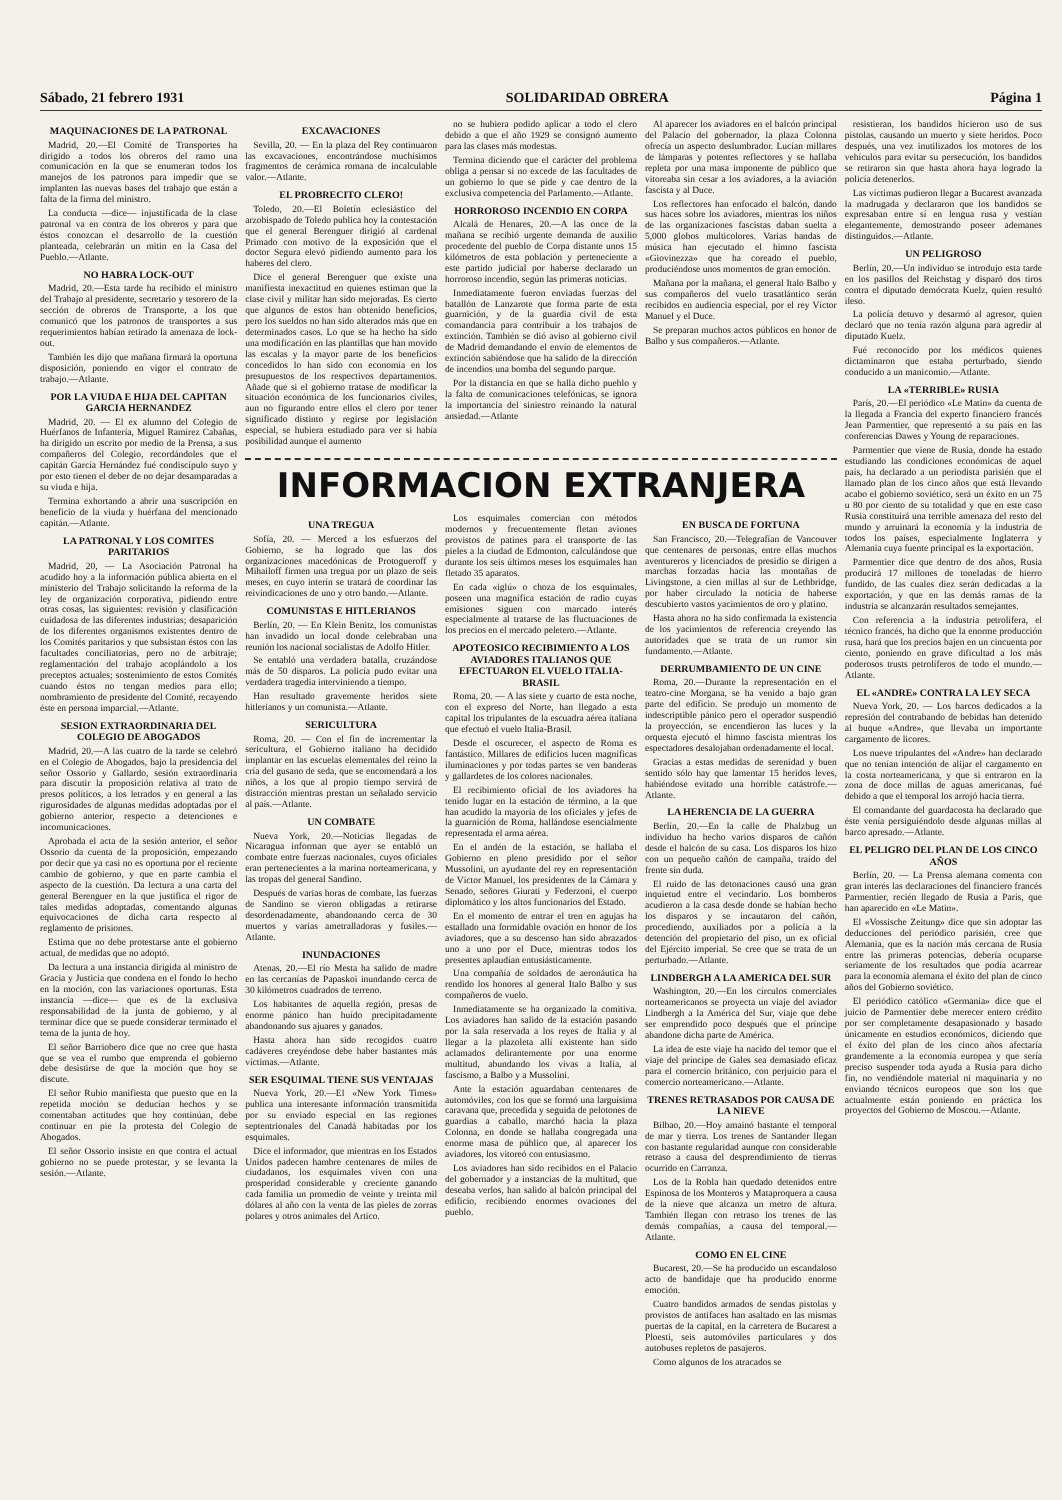Sábado, 21 febrero 1931 SOLIDARIDAD OBRERA Página 1
MAQUINACIONES DE LA PATRONAL
Madrid, 20.—El Comité de Transportes ha dirigido a todos los obreros del ramo una comunicación en la que se enumeran todos los manejos de los patronos para impedir que se implanten las nuevas bases del trabajo que están a falta de la firma del ministro.
La conducta —dice— injustificada de la clase patronal va en contra de los obreros y para que éstos conozcan el desarrollo de la cuestión planteada, celebrarán un mitin en la Casa del Pueblo.—Atlante.
NO HABRA LOCK-OUT
Madrid, 20.—Esta tarde ha recibido el ministro del Trabajo al presidente, secretario y tesorero de la sección de obreros de Transporte, a los que comunicó que los patronos de transportes a sus requerimientos habían retirado la amenaza de lock-out.
También les dijo que mañana firmará la oportuna disposición, poniendo en vigor el contrato de trabajo.—Atlante.
POR LA VIUDA E HIJA DEL CAPITAN GARCIA HERNANDEZ
Madrid, 20. — El ex alumno del Colegio de Huérfanos de Infantería, Miguel Ramírez Cabañas, ha dirigido un escrito por medio de la Prensa, a sus compañeros del Colegio, recordándoles que el capitán García Hernández fué condiscípulo suyo y por esto tienen el deber de no dejar desamparadas a su viuda e hija.
Termina exhortando a abrir una suscripción en beneficio de la viuda y huérfana del mencionado capitán.—Atlante.
LA PATRONAL Y LOS COMITES PARITARIOS
Madrid, 20, — La Asociación Patronal ha acudido hoy a la información pública abierta en el ministerio del Trabajo solicitando la reforma de la ley de organización corporativa, pidiendo entre otras cosas, las siguientes: revisión y clasificación cuidadosa de las diferentes industrias; desaparición de los diferentes organismos existentes dentro de los Comités paritarios y que subsistan éstos con las facultades conciliatorias, pero no de arbitraje; reglamentación del trabajo acoplándolo a los preceptos actuales; sostenimiento de estos Comités cuando éstos no tengan medios para ello; nombramiento de presidente del Comité, recayendo éste en persona imparcial.—Atlante.
SESION EXTRAORDINARIA DEL COLEGIO DE ABOGADOS
Madrid, 20.—A las cuatro de la tarde se celebró en el Colegio de Abogados, bajo la presidencia del señor Ossorio y Gallardo, sesión extraordinaria para discutir la proposición relativa al trato de presos políticos, a los letrados y en general a las rigurosidades de algunas medidas adoptadas por el gobierno anterior, respecto a detenciones e incomunicaciones.
Aprobada el acta de la sesión anterior, el señor Ossorio da cuenta de la proposición, empezando por decir que ya casi no es oportuna por el reciente cambio de gobierno, y que en parte cambia el aspecto de la cuestión. Da lectura a una carta del general Berenguer en la que justifica el rigor de tales medidas adoptadas, comentando algunas equivocaciones de dicha carta respecto al reglamento de prisiones.
Estima que no debe protestarse ante el gobierno actual, de medidas que no adoptó.
Da lectura a una instancia dirigida al ministro de Gracia y Justicia que condena en el fondo lo hecho en la moción, con las variaciones oportunas. Esta instancia —dice— que es de la exclusiva responsabilidad de la junta de gobierno, y al terminar dice que se puede considerar terminado el tema de la junta de hoy.
El señor Barriobero dice que no cree que hasta que se vea el rumbo que emprenda el gobierno debe desistirse de que la moción que hoy se discute.
El señor Rubio manifiesta que puesto que en la repetida moción se deducían hechos y se comentaban actitudes que hoy continúan, debe continuar en pie la protesta del Colegio de Abogados.
El señor Ossorio insiste en que contra el actual gobierno no se puede protestar, y se levanta la sesión.—Atlante.
EXCAVACIONES
Sevilla, 20. — En la plaza del Rey continuaron las excavaciones, encontrándose muchísimos fragmentos de cerámica romana de incalculable valor.—Atlante.
EL PROBRECITO CLERO!
Toledo, 20.—El Boletín eclesiástico del arzobispado de Toledo publica hoy la contestación que el general Berenguer dirigió al cardenal Primado con motivo de la exposición que el doctor Segura elevó pidiendo aumento para los haberes del clero.
Dice el general Berenguer que existe una manifiesta inexactitud en quienes estiman que la clase civil y militar han sido mejoradas. Es cierto que algunos de estos han obtenido beneficios, pero los sueldos no han sido alterados más que en determinados casos. Lo que se ha hecho ha sido una modificación en las plantillas que han movido las escalas y la mayor parte de los beneficios concedidos lo han sido con economía en los presupuestos de los respectivos departamentos. Añade que si el gobierno tratase de modificar la situación económica de los funcionarios civiles, aun no figurando entre ellos el clero por tener significado distinto y regirse por legislación especial, se hubiera estudiado para ver si había posibilidad aunque el aumento
no se hubiera podido aplicar a todo el clero debido a que el año 1929 se consignó aumento para las clases más modestas.
Termina diciendo que el carácter del problema obliga a pensar si no excede de las facultades de un gobierno lo que se pide y cae dentro de la exclusiva competencia del Parlamento.—Atlante.
HORROROSO INCENDIO EN CORPA
Alcalá de Henares, 20.—A las once de la mañana se recibió urgente demanda de auxilio procedente del pueblo de Corpa distante unos 15 kilómetros de esta población y perteneciente a este partido judicial por haberse declarado un horroroso incendio, según las primeras noticias.
Inmediatamente fueron enviadas fuerzas del batallón de Lanzarote que forma parte de esta guarnición, y de la guardia civil de esta comandancia para contribuir a los trabajos de extinción. También se dió aviso al gobierno civil de Madrid demandando el envío de elementos de extinción sabiéndose que ha salido de la dirección de incendios una bomba del segundo parque.
Por la distancia en que se halla dicho pueblo y la falta de comunicaciones telefónicas, se ignora la importancia del siniestro reinando la natural ansiedad.—Atlante
Al aparecer los aviadores en el balcón principal del Palacio del gobernador, la plaza Colonna ofrecía un aspecto deslumbrador. Lucían millares de lámparas y potentes reflectores y se hallaba repleta por una masa imponente de público que vitoreaba sin cesar a los aviadores, a la aviación fascista y al Duce.
Los reflectores han enfocado el balcón, dando sus haces sobre los aviadores, mientras los niños de las organizaciones fascistas daban suelta a 5,000 globos multicolores. Varias bandas de música han ejecutado el himno fascista «Giovinezza» que ha coreado el pueblo, produciéndose unos momentos de gran emoción.
Mañana por la mañana, el general Italo Balbo y sus compañeros del vuelo trasatlántico serán recibidos en audiencia especial, por el rey Víctor Manuel y el Duce.
Se preparan muchos actos públicos en honor de Balbo y sus compañeros.—Atlante.
INFORMACION EXTRANJERA
UNA TREGUA
Sofía, 20. — Merced a los esfuerzos del Gobierno, se ha logrado que las dos organizaciones macedónicas de Protogueroff y Mihailoff firmen una tregua por un plazo de seis meses, en cuyo interín se tratará de coordinar las reivindicaciones de uno y otro bando.—Atlante.
COMUNISTAS E HITLERIANOS
Berlín, 20. — En Klein Benitz, los comunistas han invadido un local donde celebraban una reunión los nacional socialistas de Adolfo Hitler.
Se entabló una verdadera batalla, cruzándose más de 50 disparos. La policía pudo evitar una verdadera tragedia interviniendo a tiempo.
Han resultado gravemente heridos siete hitlerianos y un comunista.—Atlante.
SERICULTURA
Roma, 20. — Con el fin de incrementar la sericultura, el Gobierno italiano ha decidido implantar en las escuelas elementales del reino la cría del gusano de seda, que se encomendará a los niños, a los que al propio tiempo servirá de distracción mientras prestan un señalado servicio al país.—Atlante.
UN COMBATE
Nueva York, 20.—Noticias llegadas de Nicaragua informan que ayer se entabló un combate entre fuerzas nacionales, cuyos oficiales eran pertenecientes a la marina norteamericana, y las tropas del general Sandino.
Después de varias horas de combate, las fuerzas de Sandino se vieron obligadas a retirarse desordenadamente, abandonando cerca de 30 muertos y varias ametralladoras y fusiles.—Atlante.
INUNDACIONES
Atenas, 20.—El río Mesta ha salido de madre en las cercanías de Papaskoi inundando cerca de 30 kilómetros cuadrados de terreno.
Los habitantes de aquella región, presas de enorme pánico han huído precipitadamente abandonando sus ajuares y ganados.
Hasta ahora han sido recogidos cuatro cadáveres creyéndose debe haber bastantes más víctimas.—Atlante.
SER ESQUIMAL TIENE SUS VENTAJAS
Nueva York, 20.—El «New York Times» publica una interesante información transmitida por su enviado especial en las regiones septentrionales del Canadá habitadas por los esquimales.
Dice el informador, que mientras en los Estados Unidos padecen hambre centenares de miles de ciudadanos, los esquimales viven con una prosperidad considerable y creciente ganando cada familia un promedio de veinte y treinta mil dólares al año con la venta de las pieles de zorras polares y otros animales del Artico.
Los esquimales comercian con métodos modernos y frecuentemente fletan aviones provistos de patines para el transporte de las pieles a la ciudad de Edmonton, calculándose que durante los seis últimos meses los esquimales han fletado 35 aparatos.
En cada «iglú» o choza de los esquimales, poseen una magnífica estación de radio cuyas emisiones siguen con marcado interés especialmente al tratarse de las fluctuaciones de los precios en el mercado peletero.—Atlante.
APOTEOSICO RECIBIMIENTO A LOS AVIADORES ITALIANOS QUE EFECTUARON EL VUELO ITALIA-BRASIL
Roma, 20. — A las siete y cuarto de esta noche, con el expreso del Norte, han llegado a esta capital los tripulantes de la escuadra aérea italiana que efectuó el vuelo Italia-Brasil.
Desde el oscurecer, el aspecto de Roma es fantástico. Millares de edificios lucen magníficas iluminaciones y por todas partes se ven banderas y gallardetes de los colores nacionales.
El recibimiento oficial de los aviadores ha tenido lugar en la estación de término, a la que han acudido la mayoría de los oficiales y jefes de la guarnición de Roma, hallándose esencialmente representada el arma aérea.
En el andén de la estación, se hallaba el Gobierno en pleno presidido por el señor Mussolini, un ayudante del rey en representación de Víctor Manuel, los presidentes de la Cámara y Senado, señores Giurati y Federzoni, el cuerpo diplomático y los altos funcionarios del Estado.
En el momento de entrar el tren en agujas ha estallado una formidable ovación en honor de los aviadores, que a su descenso han sido abrazados uno a uno por el Duce, mientras todos los presentes aplaudían entusiásticamente.
Una compañía de soldados de aeronáutica ha rendido los honores al general Italo Balbo y sus compañeros de vuelo.
Inmediatamente se ha organizado la comitiva. Los aviadores han salido de la estación pasando por la sala reservada a los reyes de Italia y al llegar a la plazoleta allí existente han sido aclamados delirantemente por una enorme multitud, abundando los vivas a Italia, al fascismo, a Balbo y a Mussolini.
Ante la estación aguardaban centenares de automóviles, con los que se formó una larguísima caravana que, precedida y seguida de pelotones de guardias a caballo, marchó hacia la plaza Colonna, en donde se hallaba congregada una enorme masa de público que, al aparecer los aviadores, los vitoreó con entusiasmo.
Los aviadores han sido recibidos en el Palacio del gobernador y a instancias de la multitud, que deseaba verlos, han salido al balcón principal del edificio, recibiendo enormes ovaciones del pueblo.
EN BUSCA DE FORTUNA
San Francisco, 20.—Telegrafían de Vancouver que centenares de personas, entre ellas muchos aventureros y licenciados de presidio se dirigen a marchas forzadas hacia las montañas de Livingstone, a cien millas al sur de Lethbridge, por haber circulado la noticia de haberse descubierto vastos yacimientos de oro y platino.
Hasta ahora no ha sido confirmada la existencia de los yacimientos de referencia creyendo las autoridades que se trata de un rumor sin fundamento.—Atlante.
DERRUMBAMIENTO DE UN CINE
Roma, 20.—Durante la representación en el teatro-cine Morgana, se ha venido a bajo gran parte del edificio. Se produjo un momento de indescriptible pánico pero el operador suspendió la proyección, se encendieron las luces y la orquesta ejecutó el himno fascista mientras los espectadores desalojaban ordenadamente el local.
Gracias a estas medidas de serenidad y buen sentido sólo hay que lamentar 15 heridos leves, habiéndose evitado una horrible catástrofe.—Atlante.
LA HERENCIA DE LA GUERRA
Berlín, 20.—En la calle de Phalzbug un individuo ha hecho varios disparos de cañón desde el balcón de su casa. Los disparos los hizo con un pequeño cañón de campaña, traído del frente sin duda.
El ruido de las detonaciones causó una gran inquietud entre el vecindario. Los bomberos acudieron a la casa desde donde se habían hecho los disparos y se incautaron del cañón, procediendo, auxiliados por a policía a la detención del propietario del piso, un ex oficial del Ejército imperial. Se cree que se trata de un perturbado.—Atlante.
LINDBERGH A LA AMERICA DEL SUR
Washington, 20.—En los círculos comerciales norteamericanos se proyecta un viaje del aviador Lindbergh a la América del Sur, viaje que debe ser emprendido poco después que el príncipe abandone dicha parte de América.
La idea de este viaje ha nacido del temor que el viaje del príncipe de Gales sea demasiado eficaz para el comercio británico, con perjuicio para el comercio norteamericano.—Atlante.
TRENES RETRASADOS POR CAUSA DE LA NIEVE
Bilbao, 20.—Hoy amainó bastante el temporal de mar y tierra. Los trenes de Santander llegan con bastante regularidad aunque con considerable retraso a causa del desprendimiento de tierras ocurrido en Carranza.
Los de la Robla han quedado detenidos entre Espinosa de los Monteros y Mataproquera a causa de la nieve que alcanza un metro de altura. También llegan con retraso los trenes de las demás compañías, a causa del temporal.—Atlante.
COMO EN EL CINE
Bucarest, 20.—Se ha producido un escandaloso acto de bandidaje que ha producido enorme emoción.
Cuatro bandidos armados de sendas pistolas y provistos de antifaces han asaltado en las mismas puertas de la capital, en la carretera de Bucarest a Ploesti, seis automóviles particulares y dos autobuses repletos de pasajeros.
Como algunos de los atracados se
resistieran, los bandidos hicieron uso de sus pistolas, causando un muerto y siete heridos. Poco después, una vez inutilizados los motores de los vehículos para evitar su persecución, los bandidos se retiraron sin que hasta ahora haya logrado la policía detenerlos.
Las víctimas pudieron llegar a Bucarest avanzada la madrugada y declararon que los bandidos se expresaban entre sí en lengua rusa y vestían elegantemente, demostrando poseer ademanes distinguidos.—Atlante.
UN PELIGROSO
Berlín, 20.—Un individuo se introdujo esta tarde en los pasillos del Reichstag y disparó dos tiros contra el diputado demócrata Kuelz, quien resultó ileso.
La policía detuvo y desarmó al agresor, quien declaró que no tenía razón alguna para agredir al diputado Kuelz.
Fué reconocido por los médicos quienes dictaminaron que estaba perturbado, siendo conducido a un manicomio.—Atlante.
LA «TERRIBLE» RUSIA
París, 20.—El periódico «Le Matin» da cuenta de la llegada a Francia del experto financiero francés Jean Parmentier, que representó a su país en las conferencias Dawes y Young de reparaciones.
Parmentier que viene de Rusia, donde ha estado estudiando las condiciones económicas de aquel país, ha declarado a un periodista parisién que el llamado plan de los cinco años que está llevando acabo el gobierno soviético, será un éxito en un 75 u 80 por ciento de su totalidad y que en este caso Rusia constituirá una terrible amenaza del resto del mundo y arruinará la economía y la industria de todos los países, especialmente Inglaterra y Alemania cuya fuente principal es la exportación.
Parmentier dice que dentro de dos años, Rusia producirá 17 millones de toneladas de hierro fundido, de las cuales diez serán dedicadas a la exportación, y que en las demás ramas de la industria se alcanzarán resultados semejantes.
Con referencia a la industria petrolífera, el técnico francés, ha dicho que la enorme producción rusa, hará que los precios bajen en un cincuenta por ciento, poniendo en grave dificultad a los más poderosos trusts petrolíferos de todo el mundo.—Atlante.
EL «ANDRE» CONTRA LA LEY SECA
Nueva York, 20. — Los barcos dedicados a la represión del contrabando de bebidas han detenido al buque «Andre», que llevaba un importante cargamento de licores.
Los nueve tripulantes del «Andre» han declarado que no tenían intención de alijar el cargamento en la costa norteamericana, y que si entraron en la zona de doce millas de aguas americanas, fué debido a que el temporal los arrojó hacia tierra.
El comandante del guardacosta ha declarado que éste venía persiguiéndolo desde algunas millas al barco apresado.—Atlante.
EL PELIGRO DEL PLAN DE LOS CINCO AÑOS
Berlín, 20. — La Prensa alemana comenta con gran interés las declaraciones del financiero francés Parmentier, recién llegado de Rusia a París, que han aparecido en «Le Matin».
El «Vossische Zeitung» dice que sin adoptar las deducciones del periódico parisién, cree que Alemania, que es la nación más cercana de Rusia entre las primeras potencias, debería ocuparse seriamente de los resultados que podía acarrear para la economía alemana el éxito del plan de cinco años del Gobierno soviético.
El periódico católico «Germania» dice que el juicio de Parmentier debe merecer entero crédito por ser completamente desapasionado y basado únicamente en estudios económicos, diciendo que el éxito del plan de los cinco años afectaría grandemente a la economía europea y que sería preciso suspender toda ayuda a Rusia para dicho fin, no vendiéndole material ni maquinaria y no enviando técnicos europeos que son los que actualmente están poniendo en práctica los proyectos del Gobierno de Moscou.—Atlante.